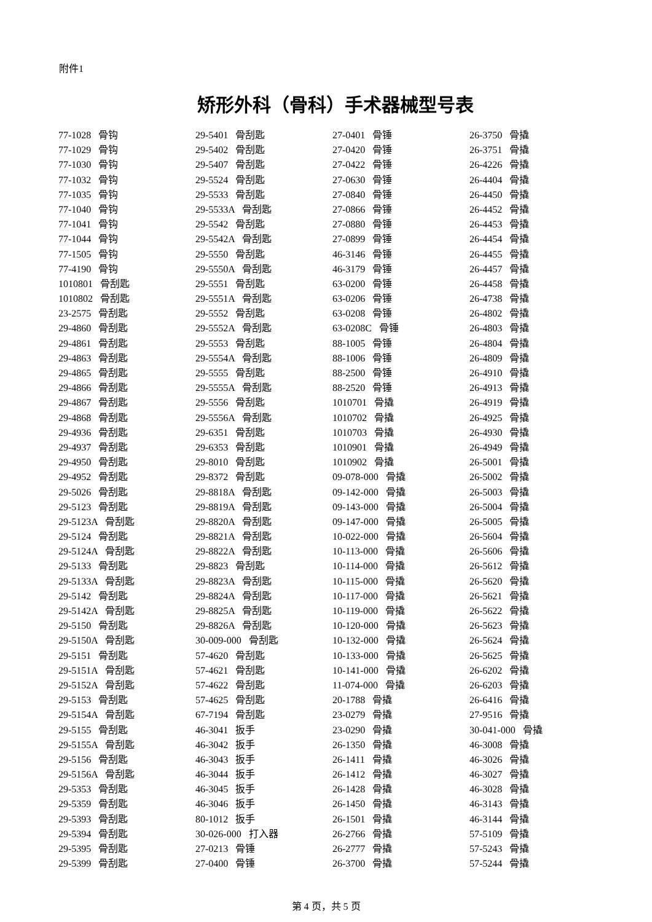附件1
矫形外科（骨科）手术器械型号表
77-1028 骨钩
77-1029 骨钩
77-1030 骨钩
77-1032 骨钩
77-1035 骨钩
77-1040 骨钩
77-1041 骨钩
77-1044 骨钩
77-1505 骨钩
77-4190 骨钩
1010801 骨刮匙
1010802 骨刮匙
23-2575 骨刮匙
29-4860 骨刮匙
29-4861 骨刮匙
29-4863 骨刮匙
29-4865 骨刮匙
29-4866 骨刮匙
29-4867 骨刮匙
29-4868 骨刮匙
29-4936 骨刮匙
29-4937 骨刮匙
29-4950 骨刮匙
29-4952 骨刮匙
29-5026 骨刮匙
29-5123 骨刮匙
29-5123A 骨刮匙
29-5124 骨刮匙
29-5124A 骨刮匙
29-5133 骨刮匙
29-5133A 骨刮匙
29-5142 骨刮匙
29-5142A 骨刮匙
29-5150 骨刮匙
29-5150A 骨刮匙
29-5151 骨刮匙
29-5151A 骨刮匙
29-5152A 骨刮匙
29-5153 骨刮匙
29-5154A 骨刮匙
29-5155 骨刮匙
29-5155A 骨刮匙
29-5156 骨刮匙
29-5156A 骨刮匙
29-5353 骨刮匙
29-5359 骨刮匙
29-5393 骨刮匙
29-5394 骨刮匙
29-5395 骨刮匙
29-5399 骨刮匙
29-5401 骨刮匙
29-5402 骨刮匙
29-5407 骨刮匙
29-5524 骨刮匙
29-5533 骨刮匙
29-5533A 骨刮匙
29-5542 骨刮匙
29-5542A 骨刮匙
29-5550 骨刮匙
29-5550A 骨刮匙
29-5551 骨刮匙
29-5551A 骨刮匙
29-5552 骨刮匙
29-5552A 骨刮匙
29-5553 骨刮匙
29-5554A 骨刮匙
29-5555 骨刮匙
29-5555A 骨刮匙
29-5556 骨刮匙
29-5556A 骨刮匙
29-6351 骨刮匙
29-6353 骨刮匙
29-8010 骨刮匙
29-8372 骨刮匙
29-8818A 骨刮匙
29-8819A 骨刮匙
29-8820A 骨刮匙
29-8821A 骨刮匙
29-8822A 骨刮匙
29-8823 骨刮匙
29-8823A 骨刮匙
29-8824A 骨刮匙
29-8825A 骨刮匙
29-8826A 骨刮匙
30-009-000 骨刮匙
57-4620 骨刮匙
57-4621 骨刮匙
57-4622 骨刮匙
57-4625 骨刮匙
67-7194 骨刮匙
46-3041 扳手
46-3042 扳手
46-3043 扳手
46-3044 扳手
46-3045 扳手
46-3046 扳手
80-1012 扳手
30-026-000 打入器
27-0213 骨锤
27-0400 骨锤
27-0401 骨锤
27-0420 骨锤
27-0422 骨锤
27-0630 骨锤
27-0840 骨锤
27-0866 骨锤
27-0880 骨锤
27-0899 骨锤
46-3146 骨锤
46-3179 骨锤
63-0200 骨锤
63-0206 骨锤
63-0208 骨锤
63-0208C 骨锤
88-1005 骨锤
88-1006 骨锤
88-2500 骨锤
88-2520 骨锤
1010701 骨撬
1010702 骨撬
1010703 骨撬
1010901 骨撬
1010902 骨撬
09-078-000 骨撬
09-142-000 骨撬
09-143-000 骨撬
09-147-000 骨撬
10-022-000 骨撬
10-113-000 骨撬
10-114-000 骨撬
10-115-000 骨撬
10-117-000 骨撬
10-119-000 骨撬
10-120-000 骨撬
10-132-000 骨撬
10-133-000 骨撬
10-141-000 骨撬
11-074-000 骨撬
20-1788 骨撬
23-0279 骨撬
23-0290 骨撬
26-1350 骨撬
26-1411 骨撬
26-1412 骨撬
26-1428 骨撬
26-1450 骨撬
26-1501 骨撬
26-2766 骨撬
26-2777 骨撬
26-3700 骨撬
26-3750 骨撬
26-3751 骨撬
26-4226 骨撬
26-4404 骨撬
26-4450 骨撬
26-4452 骨撬
26-4453 骨撬
26-4454 骨撬
26-4455 骨撬
26-4457 骨撬
26-4458 骨撬
26-4738 骨撬
26-4802 骨撬
26-4803 骨撬
26-4804 骨撬
26-4809 骨撬
26-4910 骨撬
26-4913 骨撬
26-4919 骨撬
26-4925 骨撬
26-4930 骨撬
26-4949 骨撬
26-5001 骨撬
26-5002 骨撬
26-5003 骨撬
26-5004 骨撬
26-5005 骨撬
26-5604 骨撬
26-5606 骨撬
26-5612 骨撬
26-5620 骨撬
26-5621 骨撬
26-5622 骨撬
26-5623 骨撬
26-5624 骨撬
26-5625 骨撬
26-6202 骨撬
26-6203 骨撬
26-6416 骨撬
27-9516 骨撬
30-041-000 骨撬
46-3008 骨撬
46-3026 骨撬
46-3027 骨撬
46-3028 骨撬
46-3143 骨撬
46-3144 骨撬
57-5109 骨撬
57-5243 骨撬
57-5244 骨撬
第 4 页，共 5 页